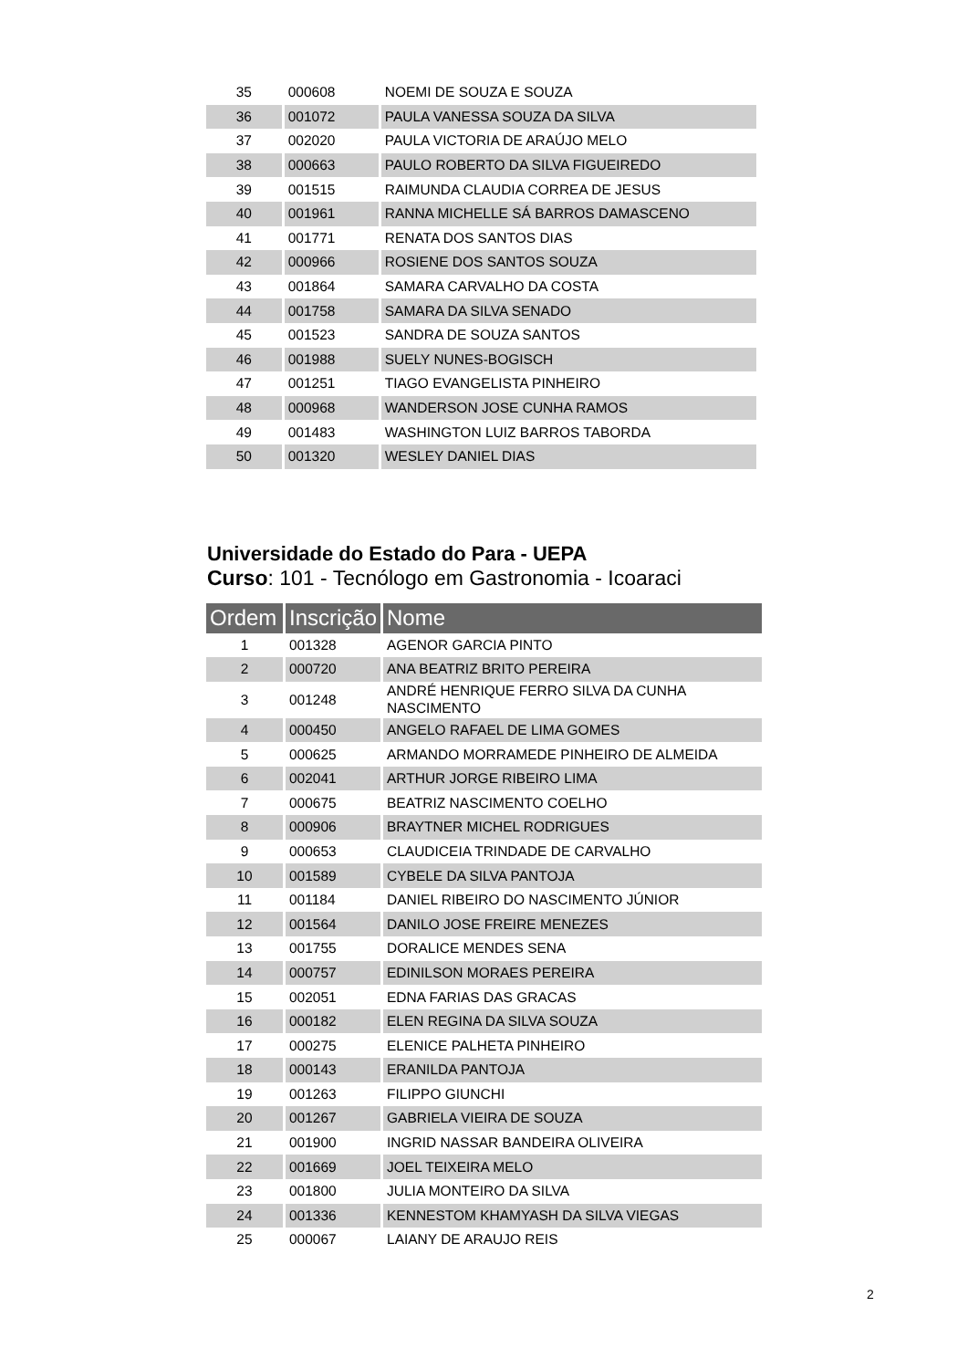| 35 | 000608 | NOEMI DE SOUZA E SOUZA |
| 36 | 001072 | PAULA VANESSA SOUZA DA SILVA |
| 37 | 002020 | PAULA VICTORIA DE ARAÚJO MELO |
| 38 | 000663 | PAULO ROBERTO DA SILVA FIGUEIREDO |
| 39 | 001515 | RAIMUNDA CLAUDIA CORREA DE JESUS |
| 40 | 001961 | RANNA MICHELLE SÁ BARROS DAMASCENO |
| 41 | 001771 | RENATA DOS SANTOS DIAS |
| 42 | 000966 | ROSIENE DOS SANTOS SOUZA |
| 43 | 001864 | SAMARA CARVALHO DA COSTA |
| 44 | 001758 | SAMARA DA SILVA SENADO |
| 45 | 001523 | SANDRA DE SOUZA SANTOS |
| 46 | 001988 | SUELY NUNES-BOGISCH |
| 47 | 001251 | TIAGO EVANGELISTA PINHEIRO |
| 48 | 000968 | WANDERSON JOSE CUNHA RAMOS |
| 49 | 001483 | WASHINGTON LUIZ BARROS TABORDA |
| 50 | 001320 | WESLEY DANIEL DIAS |
Universidade do Estado do Para - UEPA
Curso: 101 - Tecnólogo em Gastronomia - Icoaraci
| Ordem | Inscrição | Nome |
| --- | --- | --- |
| 1 | 001328 | AGENOR GARCIA PINTO |
| 2 | 000720 | ANA BEATRIZ BRITO PEREIRA |
| 3 | 001248 | ANDRÉ HENRIQUE FERRO SILVA DA CUNHA NASCIMENTO |
| 4 | 000450 | ANGELO RAFAEL DE LIMA GOMES |
| 5 | 000625 | ARMANDO MORRAMEDE PINHEIRO DE ALMEIDA |
| 6 | 002041 | ARTHUR JORGE RIBEIRO LIMA |
| 7 | 000675 | BEATRIZ NASCIMENTO COELHO |
| 8 | 000906 | BRAYTNER MICHEL RODRIGUES |
| 9 | 000653 | CLAUDICEIA TRINDADE DE CARVALHO |
| 10 | 001589 | CYBELE DA SILVA PANTOJA |
| 11 | 001184 | DANIEL RIBEIRO DO NASCIMENTO JÚNIOR |
| 12 | 001564 | DANILO JOSE FREIRE MENEZES |
| 13 | 001755 | DORALICE MENDES SENA |
| 14 | 000757 | EDINILSON MORAES PEREIRA |
| 15 | 002051 | EDNA FARIAS DAS GRACAS |
| 16 | 000182 | ELEN REGINA DA SILVA SOUZA |
| 17 | 000275 | ELENICE PALHETA PINHEIRO |
| 18 | 000143 | ERANILDA PANTOJA |
| 19 | 001263 | FILIPPO GIUNCHI |
| 20 | 001267 | GABRIELA VIEIRA DE SOUZA |
| 21 | 001900 | INGRID NASSAR BANDEIRA OLIVEIRA |
| 22 | 001669 | JOEL TEIXEIRA MELO |
| 23 | 001800 | JULIA MONTEIRO DA SILVA |
| 24 | 001336 | KENNESTOM KHAMYASH DA SILVA VIEGAS |
| 25 | 000067 | LAIANY DE ARAUJO REIS |
2